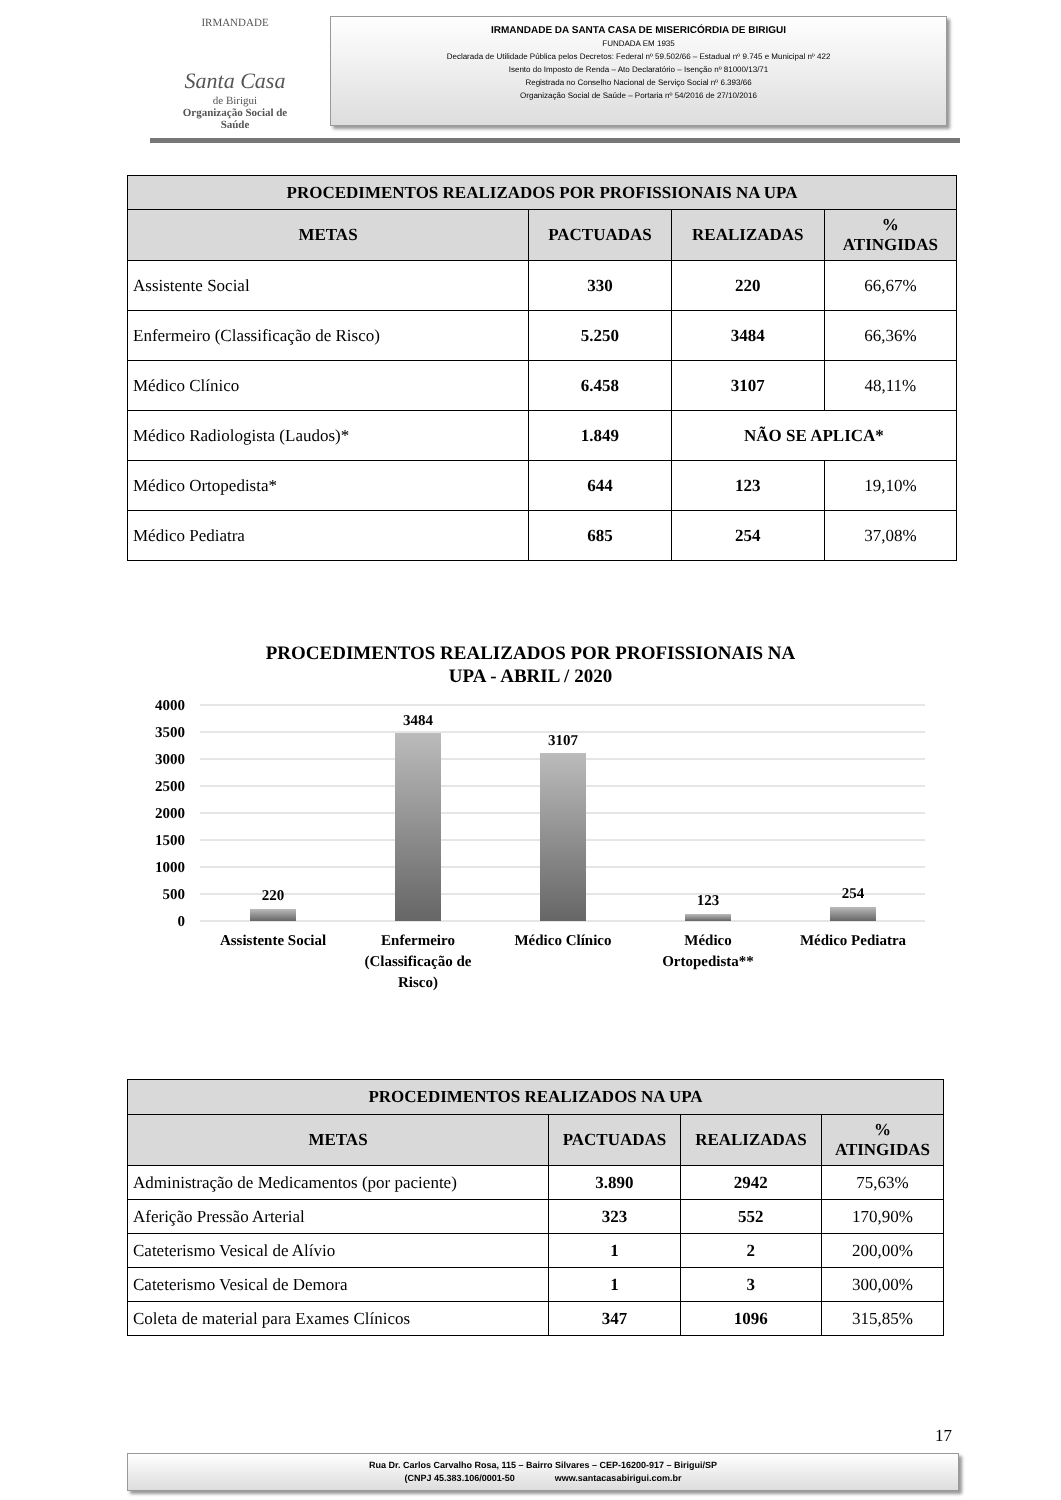IRMANDADE
Santa Casa
de Birigui
Organização Social de Saúde
IRMANDADE DA SANTA CASA DE MISERICÓRDIA DE BIRIGUI
FUNDADA EM 1935
Declarada de Utilidade Pública pelos Decretos: Federal nº 59.502/66 – Estadual nº 9.745 e Municipal nº 422
Isento do Imposto de Renda – Ato Declaratório – Isenção nº 81000/13/71
Registrada no Conselho Nacional de Serviço Social nº 6.393/66
Organização Social de Saúde – Portaria nº 54/2016 de 27/10/2016
| PROCEDIMENTOS REALIZADOS POR PROFISSIONAIS NA UPA | | | |
| --- | --- | --- | --- |
| METAS | PACTUADAS | REALIZADAS | % ATINGIDAS |
| Assistente Social | 330 | 220 | 66,67% |
| Enfermeiro (Classificação de Risco) | 5.250 | 3484 | 66,36% |
| Médico Clínico | 6.458 | 3107 | 48,11% |
| Médico Radiologista (Laudos)* | 1.849 | NÃO SE APLICA* | |
| Médico Ortopedista* | 644 | 123 | 19,10% |
| Médico Pediatra | 685 | 254 | 37,08% |
PROCEDIMENTOS REALIZADOS POR PROFISSIONAIS NA
UPA - ABRIL / 2020
4000
3500
3000
2500
2000
1500
1000
500
0
220
3484
3107
123
254
Assistente Social
Enfermeiro
(Classificação de
Risco)
Médico Clínico
Médico
Ortopedista**
Médico Pediatra
| PROCEDIMENTOS REALIZADOS NA UPA | | | |
| --- | --- | --- | --- |
| METAS | PACTUADAS | REALIZADAS | % ATINGIDAS |
| Administração de Medicamentos (por paciente) | 3.890 | 2942 | 75,63% |
| Aferição Pressão Arterial | 323 | 552 | 170,90% |
| Cateterismo Vesical de Alívio | 1 | 2 | 200,00% |
| Cateterismo Vesical de Demora | 1 | 3 | 300,00% |
| Coleta de material para Exames Clínicos | 347 | 1096 | 315,85% |
17
Rua Dr. Carlos Carvalho Rosa, 115 – Bairro Silvares – CEP-16200-917 – Birigui/SP
(CNPJ 45.383.106/0001-50 www.santacasabirigui.com.br